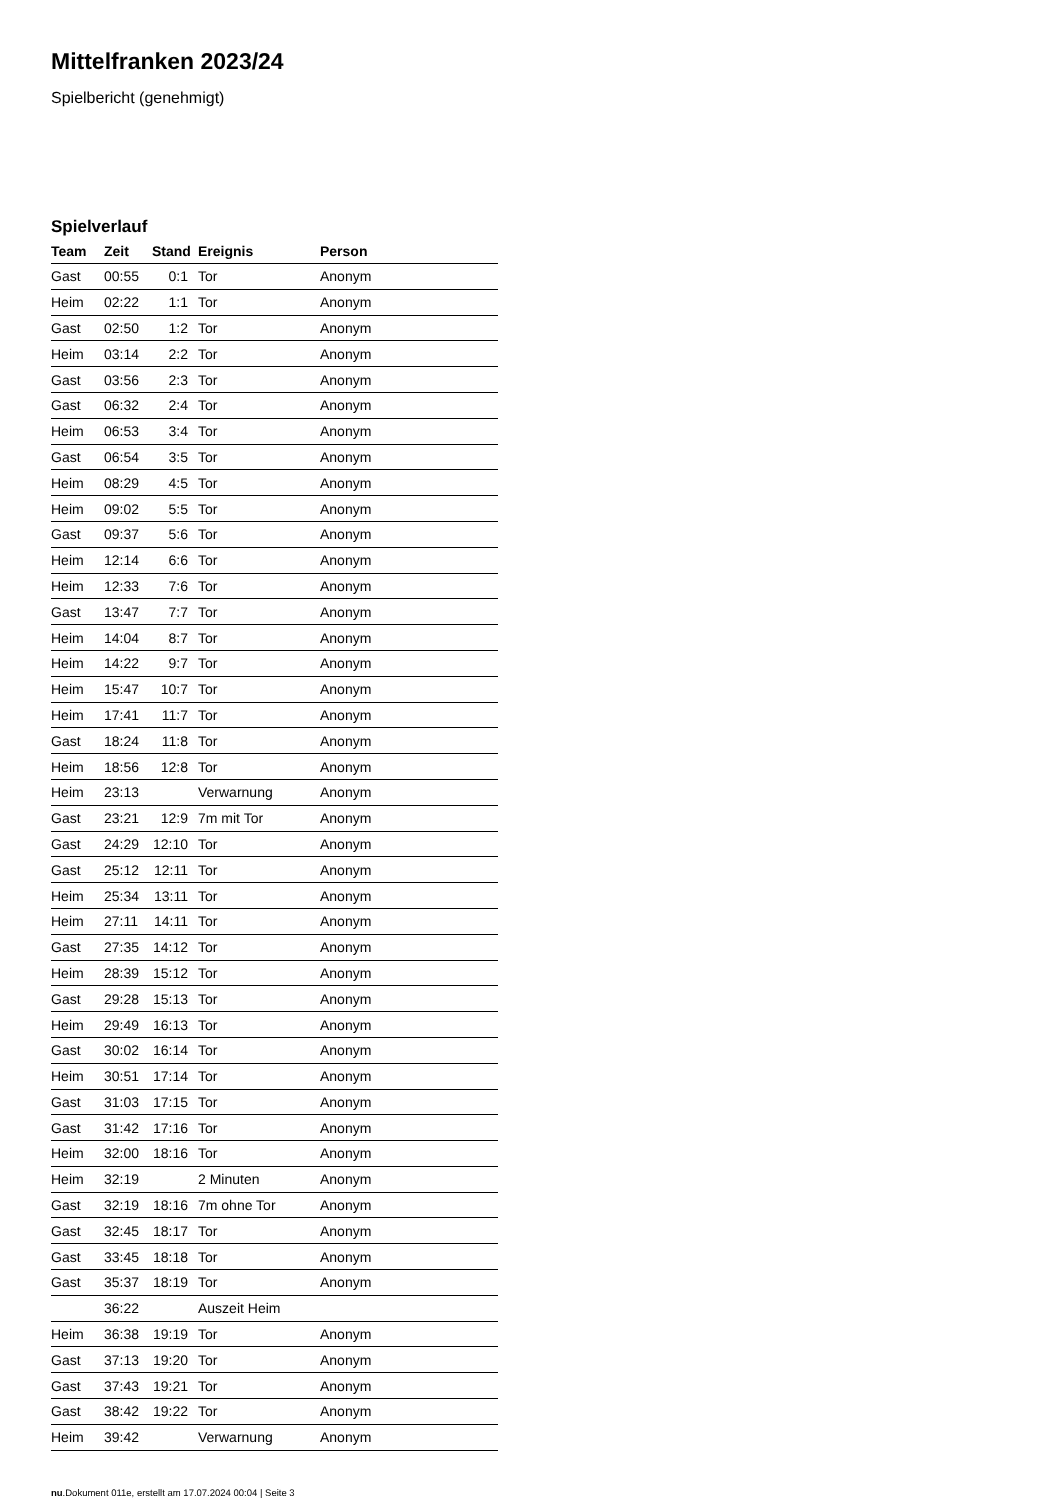Mittelfranken 2023/24
Spielbericht (genehmigt)
Spielverlauf
| Team | Zeit | Stand | Ereignis | Person |
| --- | --- | --- | --- | --- |
| Gast | 00:55 | 0:1 | Tor | Anonym |
| Heim | 02:22 | 1:1 | Tor | Anonym |
| Gast | 02:50 | 1:2 | Tor | Anonym |
| Heim | 03:14 | 2:2 | Tor | Anonym |
| Gast | 03:56 | 2:3 | Tor | Anonym |
| Gast | 06:32 | 2:4 | Tor | Anonym |
| Heim | 06:53 | 3:4 | Tor | Anonym |
| Gast | 06:54 | 3:5 | Tor | Anonym |
| Heim | 08:29 | 4:5 | Tor | Anonym |
| Heim | 09:02 | 5:5 | Tor | Anonym |
| Gast | 09:37 | 5:6 | Tor | Anonym |
| Heim | 12:14 | 6:6 | Tor | Anonym |
| Heim | 12:33 | 7:6 | Tor | Anonym |
| Gast | 13:47 | 7:7 | Tor | Anonym |
| Heim | 14:04 | 8:7 | Tor | Anonym |
| Heim | 14:22 | 9:7 | Tor | Anonym |
| Heim | 15:47 | 10:7 | Tor | Anonym |
| Heim | 17:41 | 11:7 | Tor | Anonym |
| Gast | 18:24 | 11:8 | Tor | Anonym |
| Heim | 18:56 | 12:8 | Tor | Anonym |
| Heim | 23:13 | | Verwarnung | Anonym |
| Gast | 23:21 | 12:9 | 7m mit Tor | Anonym |
| Gast | 24:29 | 12:10 | Tor | Anonym |
| Gast | 25:12 | 12:11 | Tor | Anonym |
| Heim | 25:34 | 13:11 | Tor | Anonym |
| Heim | 27:11 | 14:11 | Tor | Anonym |
| Gast | 27:35 | 14:12 | Tor | Anonym |
| Heim | 28:39 | 15:12 | Tor | Anonym |
| Gast | 29:28 | 15:13 | Tor | Anonym |
| Heim | 29:49 | 16:13 | Tor | Anonym |
| Gast | 30:02 | 16:14 | Tor | Anonym |
| Heim | 30:51 | 17:14 | Tor | Anonym |
| Gast | 31:03 | 17:15 | Tor | Anonym |
| Gast | 31:42 | 17:16 | Tor | Anonym |
| Heim | 32:00 | 18:16 | Tor | Anonym |
| Heim | 32:19 | | 2 Minuten | Anonym |
| Gast | 32:19 | 18:16 | 7m ohne Tor | Anonym |
| Gast | 32:45 | 18:17 | Tor | Anonym |
| Gast | 33:45 | 18:18 | Tor | Anonym |
| Gast | 35:37 | 18:19 | Tor | Anonym |
| | 36:22 | | Auszeit Heim | |
| Heim | 36:38 | 19:19 | Tor | Anonym |
| Gast | 37:13 | 19:20 | Tor | Anonym |
| Gast | 37:43 | 19:21 | Tor | Anonym |
| Gast | 38:42 | 19:22 | Tor | Anonym |
| Heim | 39:42 | | Verwarnung | Anonym |
nu.Dokument 011e, erstellt am 17.07.2024 00:04 | Seite 3